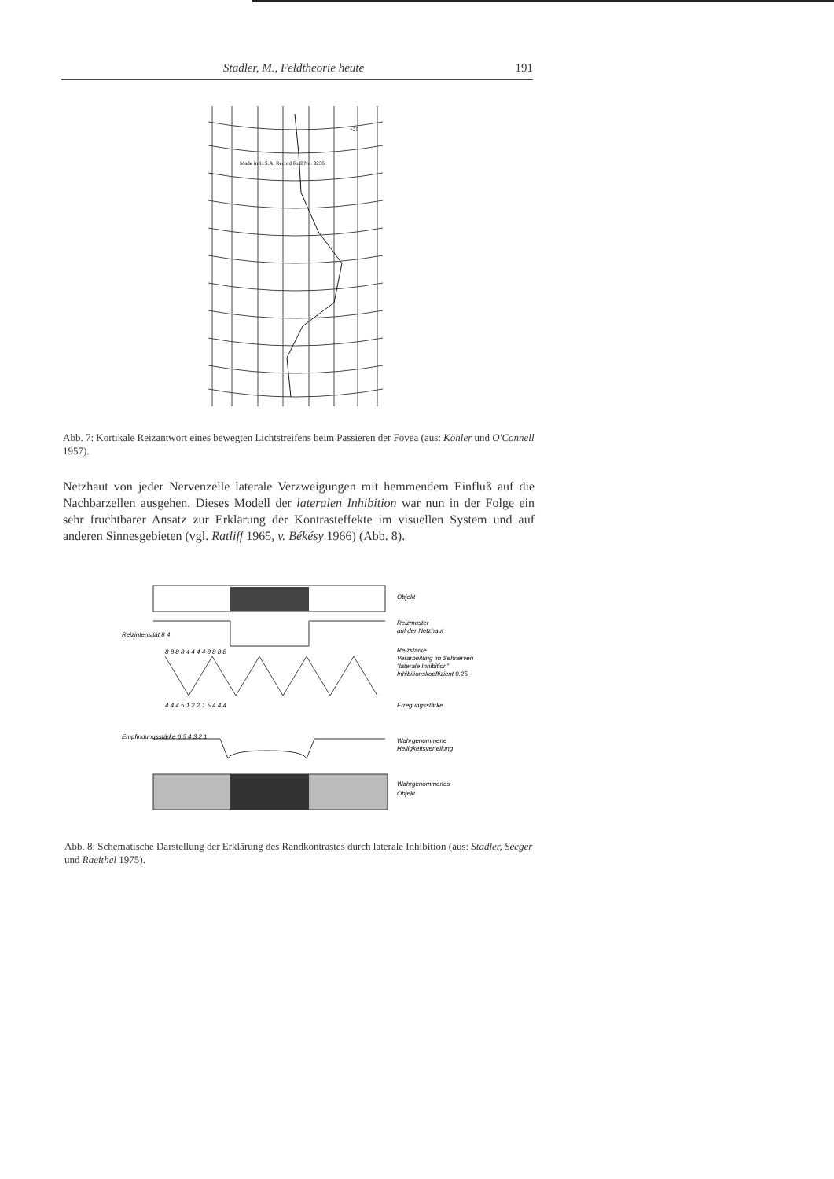Stadler, M., Feldtheorie heute 191
Made in U.S.A. Record Roll No. 9236
+25
Abb. 7: Kortikale Reizantwort eines bewegten Lichtstreifens beim Passieren der Fovea (aus: Köhler und O'Connell 1957).
Netzhaut von jeder Nervenzelle laterale Verzweigungen mit hemmendem Einfluß auf die Nachbarzellen ausgehen. Dieses Modell der lateralen Inhibition war nun in der Folge ein sehr fruchtbarer Ansatz zur Erklärung der Kontrasteffekte im visuellen System und auf anderen Sinnesgebieten (vgl. Ratliff 1965, v. Békésy 1966) (Abb. 8).
Objekt
Reizmuster
auf der Netzhaut
Reizstärke
Verarbeitung im Sehnerven
"laterale Inhibition"
Inhibitionskoeffizient 0.25
Erregungsstärke
Wahrgenommene
Helligkeitsverteilung
Wahrgenommenes
Objekt
8 8 8 8 4 4 4 4 8 8 8 8
4 4 4 5 1 2 2 1 5 4 4 4
Reizintensität 8 4
Empfindungsstärke 6 5 4 3 2 1
Abb. 8: Schematische Darstellung der Erklärung des Randkontrastes durch laterale Inhibition (aus: Stadler, Seeger und Raeithel 1975).